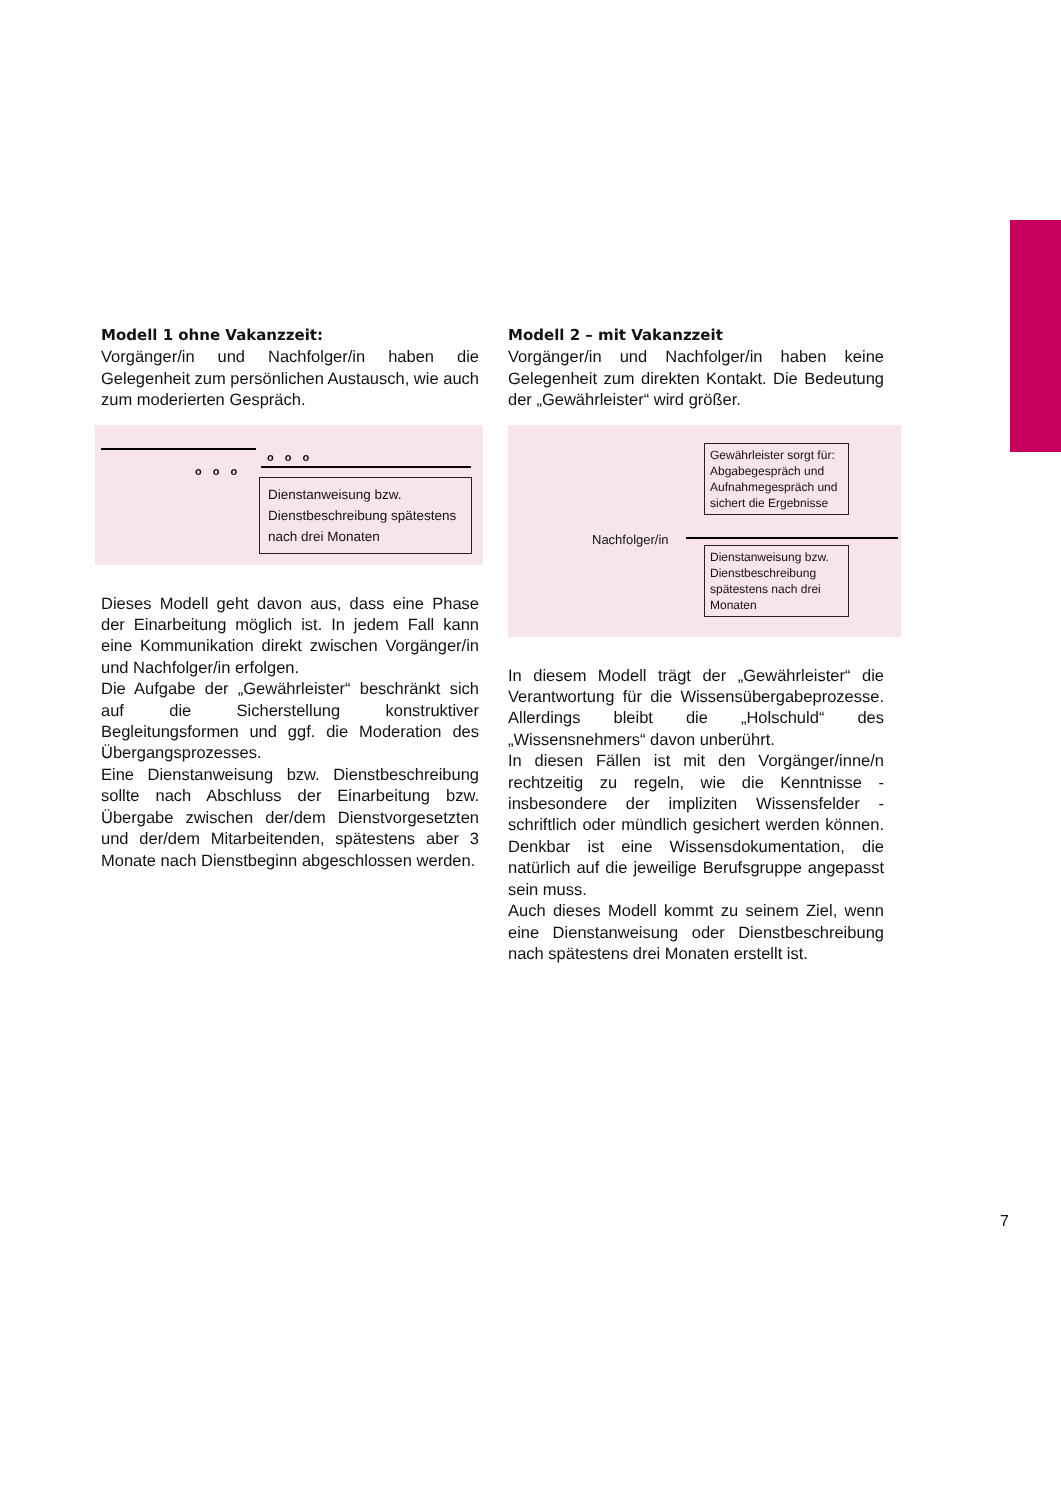Modell 1 ohne Vakanzzeit:
Vorgänger/in und Nachfolger/in haben die Gelegenheit zum persönlichen Austausch, wie auch zum moderierten Gespräch.
o o o
o o o
Dienstanweisung bzw. Dienstbeschreibung spätestens nach drei Monaten
Dieses Modell geht davon aus, dass eine Phase der Einarbeitung möglich ist. In jedem Fall kann eine Kommunikation direkt zwischen Vorgänger/in und Nachfolger/in erfolgen.
Die Aufgabe der „Gewährleister“ beschränkt sich auf die Sicherstellung konstruktiver Begleitungsformen und ggf. die Moderation des Übergangsprozesses.
Eine Dienstanweisung bzw. Dienstbeschreibung sollte nach Abschluss der Einarbeitung bzw. Übergabe zwischen der/dem Dienstvorgesetzten und der/dem Mitarbeitenden, spätestens aber 3 Monate nach Dienstbeginn abgeschlossen werden.
Modell 2 – mit Vakanzzeit
Vorgänger/in und Nachfolger/in haben keine Gelegenheit zum direkten Kontakt. Die Bedeutung der „Gewährleister“ wird größer.
Gewährleister sorgt für: Abgabegespräch und Aufnahmegespräch und sichert die Ergebnisse
Nachfolger/in
Dienstanweisung bzw. Dienstbeschreibung spätestens nach drei Monaten
In diesem Modell trägt der „Gewährleister“ die Verantwortung für die Wissensübergabeprozesse. Allerdings bleibt die „Holschuld“ des „Wissensnehmers“ davon unberührt.
In diesen Fällen ist mit den Vorgänger/inne/n rechtzeitig zu regeln, wie die Kenntnisse - insbesondere der impliziten Wissensfelder - schriftlich oder mündlich gesichert werden können. Denkbar ist eine Wissensdokumentation, die natürlich auf die jeweilige Berufsgruppe angepasst sein muss.
Auch dieses Modell kommt zu seinem Ziel, wenn eine Dienstanweisung oder Dienstbeschreibung nach spätestens drei Monaten erstellt ist.
7